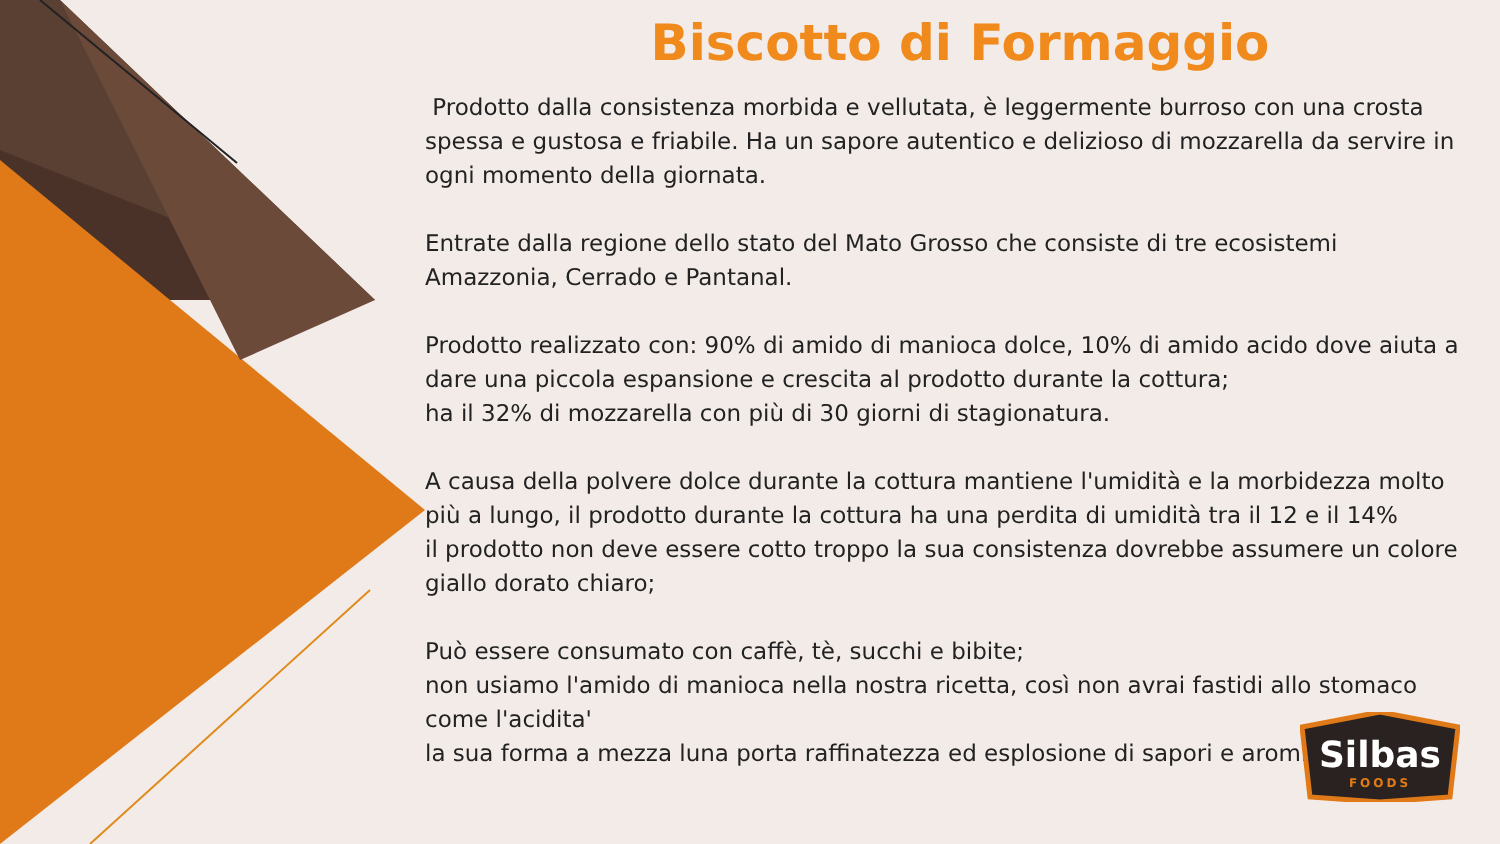Biscotto di Formaggio
Prodotto dalla consistenza morbida e vellutata, è leggermente burroso con una crosta spessa e gustosa e friabile. Ha un sapore autentico e delizioso di mozzarella da servire in ogni momento della giornata.
Entrate dalla regione dello stato del Mato Grosso che consiste di tre ecosistemi Amazzonia, Cerrado e Pantanal.
Prodotto realizzato con: 90% di amido di manioca dolce, 10% di amido acido dove aiuta a dare una piccola espansione e crescita al prodotto durante la cottura;
ha il 32% di mozzarella con più di 30 giorni di stagionatura.
A causa della polvere dolce durante la cottura mantiene l'umidità e la morbidezza molto più a lungo, il prodotto durante la cottura ha una perdita di umidità tra il 12 e il 14%
il prodotto non deve essere cotto troppo la sua consistenza dovrebbe assumere un colore giallo dorato chiaro;
Può essere consumato con caffè, tè, succhi e bibite;
non usiamo l'amido di manioca nella nostra ricetta, così non avrai fastidi allo stomaco come l'acidita'
la sua forma a mezza luna porta raffinatezza ed esplosione di sapori e aromi.
Silbas
FOODS